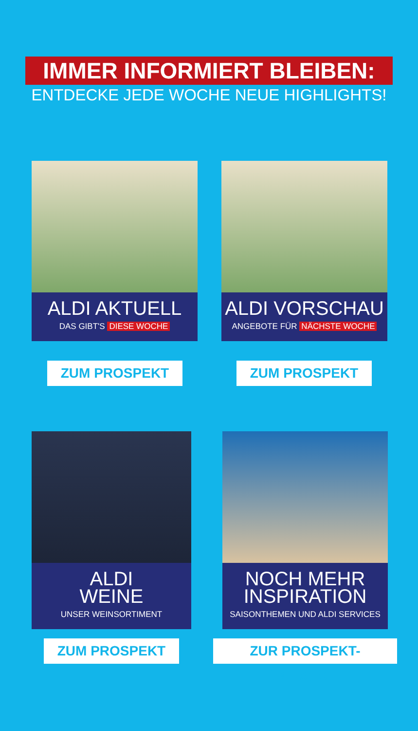IMMER INFORMIERT BLEIBEN:
ENTDECKE JEDE WOCHE NEUE HIGHLIGHTS!
ALDI AKTUELL
DAS GIBT'S DIESE WOCHE
ZUM PROSPEKT
ALDI VORSCHAU
ANGEBOTE FÜR NÄCHSTE WOCHE
ZUM PROSPEKT
ALDI
WEINE
UNSER WEINSORTIMENT
ZUM PROSPEKT
NOCH MEHR
INSPIRATION
SAISONTHEMEN UND ALDI SERVICES
ZUR PROSPEKT-ÜBERSICHT